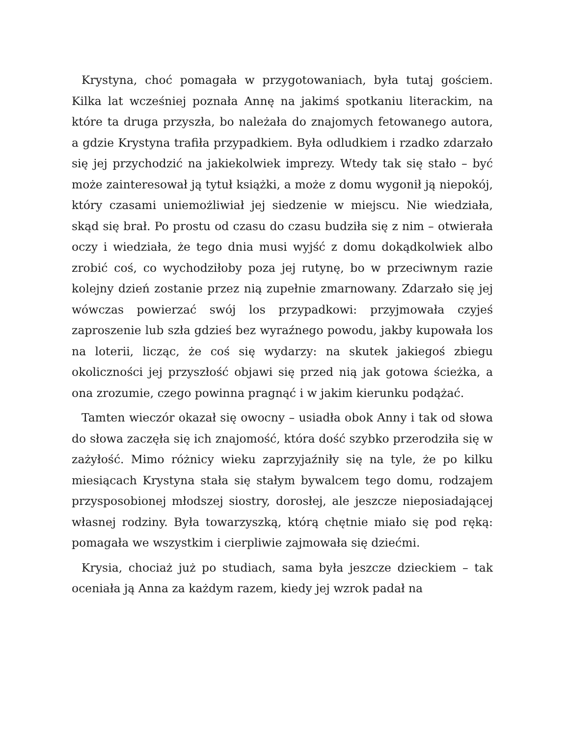Krystyna, choć pomagała w przygotowaniach, była tutaj gościem. Kilka lat wcześniej poznała Annę na jakimś spotkaniu literackim, na które ta druga przyszła, bo należała do znajomych fetowanego autora, a gdzie Krystyna trafiła przypadkiem. Była odludkiem i rzadko zdarzało się jej przychodzić na jakiekolwiek imprezy. Wtedy tak się stało – być może zainteresował ją tytuł książki, a może z domu wygonił ją niepokój, który czasami uniemożliwiał jej siedzenie w miejscu. Nie wiedziała, skąd się brał. Po prostu od czasu do czasu budziła się z nim – otwierała oczy i wiedziała, że tego dnia musi wyjść z domu dokądkolwiek albo zrobić coś, co wychodziłoby poza jej rutynę, bo w przeciwnym razie kolejny dzień zostanie przez nią zupełnie zmarnowany. Zdarzało się jej wówczas powierzać swój los przypadkowi: przyjmowała czyjeś zaproszenie lub szła gdzieś bez wyraźnego powodu, jakby kupowała los na loterii, licząc, że coś się wydarzy: na skutek jakiegoś zbiegu okoliczności jej przyszłość objawi się przed nią jak gotowa ścieżka, a ona zrozumie, czego powinna pragnąć i w jakim kierunku podążać.
Tamten wieczór okazał się owocny – usiadła obok Anny i tak od słowa do słowa zaczęła się ich znajomość, która dość szybko przerodziła się w zażyłość. Mimo różnicy wieku zaprzyjaźniły się na tyle, że po kilku miesiącach Krystyna stała się stałym bywalcem tego domu, rodzajem przysposobionej młodszej siostry, dorosłej, ale jeszcze nieposiadającej własnej rodziny. Była towarzyszką, którą chętnie miało się pod ręką: pomagała we wszystkim i cierpliwie zajmowała się dziećmi.
Krysia, chociaż już po studiach, sama była jeszcze dzieckiem – tak oceniała ją Anna za każdym razem, kiedy jej wzrok padał na